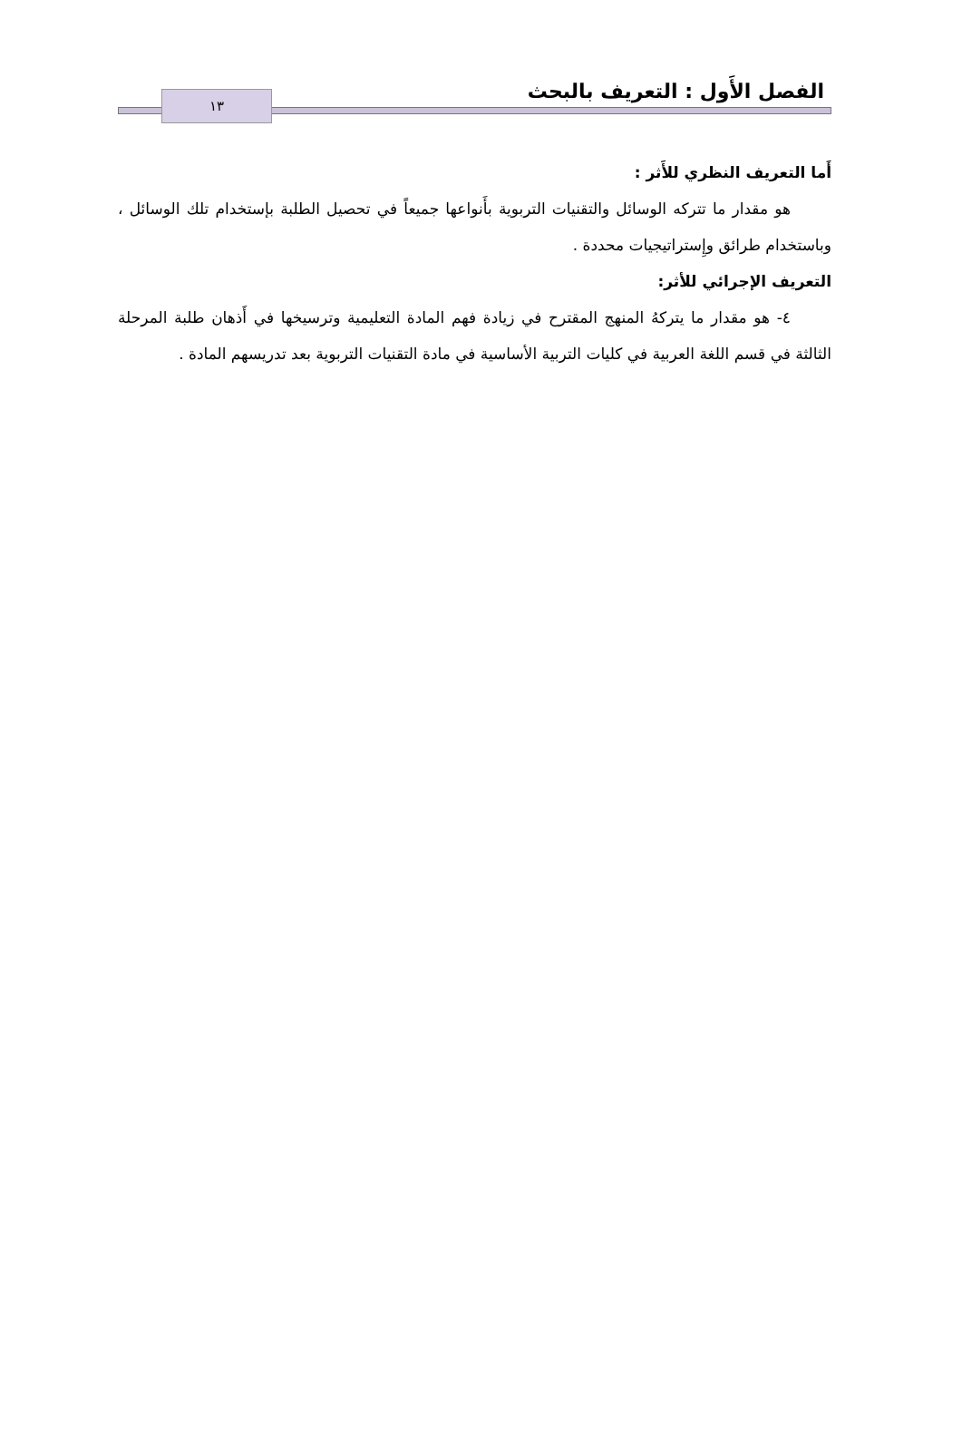الفصل الأَول : التعريف بالبحث
١٣
أَما التعريف النظري للأَثر :
هو مقدار ما تتركه الوسائل والتقنيات التربوية بأَنواعها جميعاً في تحصيل الطلبة بإستخدام تلك الوسائل ، وباستخدام طرائق وإِستراتيجيات محددة .
التعريف الإجرائي للأثر:
٤- هو مقدار ما يتركهُ المنهج المقترح في زيادة فهم المادة التعليمية وترسيخها في أَذهان طلبة المرحلة الثالثة في قسم اللغة العربية في كليات التربية الأساسية في مادة التقنيات التربوية بعد تدريسهم المادة .